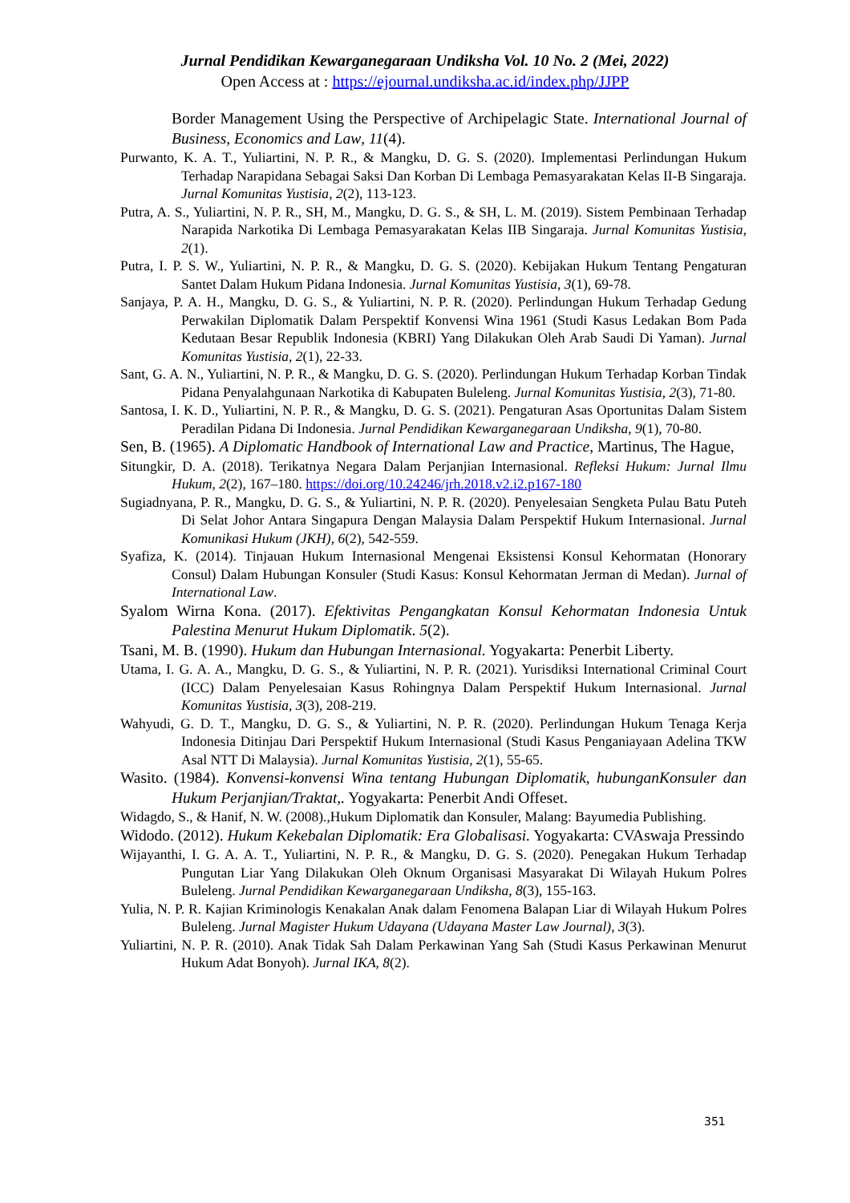Jurnal Pendidikan Kewarganegaraan Undiksha Vol. 10 No. 2 (Mei, 2022)
Open Access at : https://ejournal.undiksha.ac.id/index.php/JJPP
Border Management Using the Perspective of Archipelagic State. International Journal of Business, Economics and Law, 11(4).
Purwanto, K. A. T., Yuliartini, N. P. R., & Mangku, D. G. S. (2020). Implementasi Perlindungan Hukum Terhadap Narapidana Sebagai Saksi Dan Korban Di Lembaga Pemasyarakatan Kelas II-B Singaraja. Jurnal Komunitas Yustisia, 2(2), 113-123.
Putra, A. S., Yuliartini, N. P. R., SH, M., Mangku, D. G. S., & SH, L. M. (2019). Sistem Pembinaan Terhadap Narapida Narkotika Di Lembaga Pemasyarakatan Kelas IIB Singaraja. Jurnal Komunitas Yustisia, 2(1).
Putra, I. P. S. W., Yuliartini, N. P. R., & Mangku, D. G. S. (2020). Kebijakan Hukum Tentang Pengaturan Santet Dalam Hukum Pidana Indonesia. Jurnal Komunitas Yustisia, 3(1), 69-78.
Sanjaya, P. A. H., Mangku, D. G. S., & Yuliartini, N. P. R. (2020). Perlindungan Hukum Terhadap Gedung Perwakilan Diplomatik Dalam Perspektif Konvensi Wina 1961 (Studi Kasus Ledakan Bom Pada Kedutaan Besar Republik Indonesia (KBRI) Yang Dilakukan Oleh Arab Saudi Di Yaman). Jurnal Komunitas Yustisia, 2(1), 22-33.
Sant, G. A. N., Yuliartini, N. P. R., & Mangku, D. G. S. (2020). Perlindungan Hukum Terhadap Korban Tindak Pidana Penyalahgunaan Narkotika di Kabupaten Buleleng. Jurnal Komunitas Yustisia, 2(3), 71-80.
Santosa, I. K. D., Yuliartini, N. P. R., & Mangku, D. G. S. (2021). Pengaturan Asas Oportunitas Dalam Sistem Peradilan Pidana Di Indonesia. Jurnal Pendidikan Kewarganegaraan Undiksha, 9(1), 70-80.
Sen, B. (1965). A Diplomatic Handbook of International Law and Practice, Martinus, The Hague,
Situngkir, D. A. (2018). Terikatnya Negara Dalam Perjanjian Internasional. Refleksi Hukum: Jurnal Ilmu Hukum, 2(2), 167–180. https://doi.org/10.24246/jrh.2018.v2.i2.p167-180
Sugiadnyana, P. R., Mangku, D. G. S., & Yuliartini, N. P. R. (2020). Penyelesaian Sengketa Pulau Batu Puteh Di Selat Johor Antara Singapura Dengan Malaysia Dalam Perspektif Hukum Internasional. Jurnal Komunikasi Hukum (JKH), 6(2), 542-559.
Syafiza, K. (2014). Tinjauan Hukum Internasional Mengenai Eksistensi Konsul Kehormatan (Honorary Consul) Dalam Hubungan Konsuler (Studi Kasus: Konsul Kehormatan Jerman di Medan). Jurnal of International Law.
Syalom Wirna Kona. (2017). Efektivitas Pengangkatan Konsul Kehormatan Indonesia Untuk Palestina Menurut Hukum Diplomatik. 5(2).
Tsani, M. B. (1990). Hukum dan Hubungan Internasional. Yogyakarta: Penerbit Liberty.
Utama, I. G. A. A., Mangku, D. G. S., & Yuliartini, N. P. R. (2021). Yurisdiksi International Criminal Court (ICC) Dalam Penyelesaian Kasus Rohingnya Dalam Perspektif Hukum Internasional. Jurnal Komunitas Yustisia, 3(3), 208-219.
Wahyudi, G. D. T., Mangku, D. G. S., & Yuliartini, N. P. R. (2020). Perlindungan Hukum Tenaga Kerja Indonesia Ditinjau Dari Perspektif Hukum Internasional (Studi Kasus Penganiayaan Adelina TKW Asal NTT Di Malaysia). Jurnal Komunitas Yustisia, 2(1), 55-65.
Wasito. (1984). Konvensi-konvensi Wina tentang Hubungan Diplomatik, hubunganKonsuler dan Hukum Perjanjian/Traktat,. Yogyakarta: Penerbit Andi Offeset.
Widagdo, S., & Hanif, N. W. (2008).,Hukum Diplomatik dan Konsuler, Malang: Bayumedia Publishing.
Widodo. (2012). Hukum Kekebalan Diplomatik: Era Globalisasi. Yogyakarta: CVAswaja Pressindo
Wijayanthi, I. G. A. A. T., Yuliartini, N. P. R., & Mangku, D. G. S. (2020). Penegakan Hukum Terhadap Pungutan Liar Yang Dilakukan Oleh Oknum Organisasi Masyarakat Di Wilayah Hukum Polres Buleleng. Jurnal Pendidikan Kewarganegaraan Undiksha, 8(3), 155-163.
Yulia, N. P. R. Kajian Kriminologis Kenakalan Anak dalam Fenomena Balapan Liar di Wilayah Hukum Polres Buleleng. Jurnal Magister Hukum Udayana (Udayana Master Law Journal), 3(3).
Yuliartini, N. P. R. (2010). Anak Tidak Sah Dalam Perkawinan Yang Sah (Studi Kasus Perkawinan Menurut Hukum Adat Bonyoh). Jurnal IKA, 8(2).
351